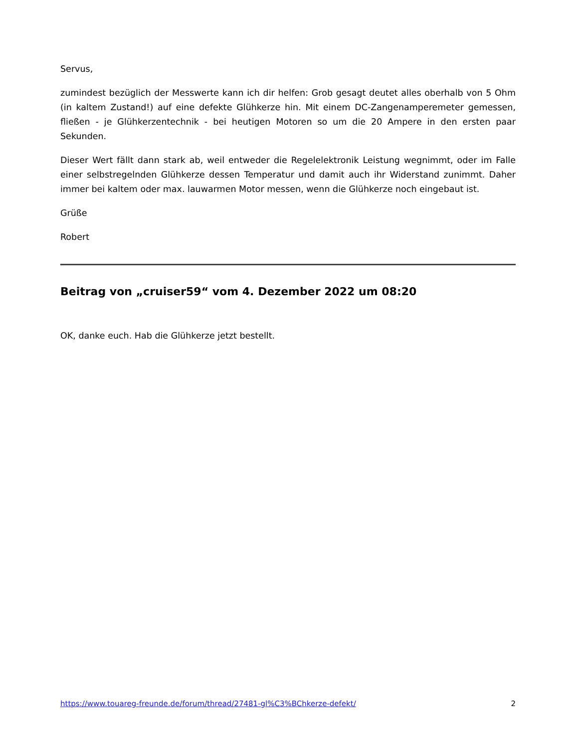Servus,
zumindest bezüglich der Messwerte kann ich dir helfen: Grob gesagt deutet alles oberhalb von 5 Ohm (in kaltem Zustand!) auf eine defekte Glühkerze hin. Mit einem DC-Zangenamperemeter gemessen, fließen - je Glühkerzentechnik - bei heutigen Motoren so um die 20 Ampere in den ersten paar Sekunden.
Dieser Wert fällt dann stark ab, weil entweder die Regelelektronik Leistung wegnimmt, oder im Falle einer selbstregelnden Glühkerze dessen Temperatur und damit auch ihr Widerstand zunimmt. Daher immer bei kaltem oder max. lauwarmen Motor messen, wenn die Glühkerze noch eingebaut ist.
Grüße
Robert
Beitrag von „cruiser59“ vom 4. Dezember 2022 um 08:20
OK, danke euch. Hab die Glühkerze jetzt bestellt.
https://www.touareg-freunde.de/forum/thread/27481-gl%C3%BChkerze-defekt/ 2